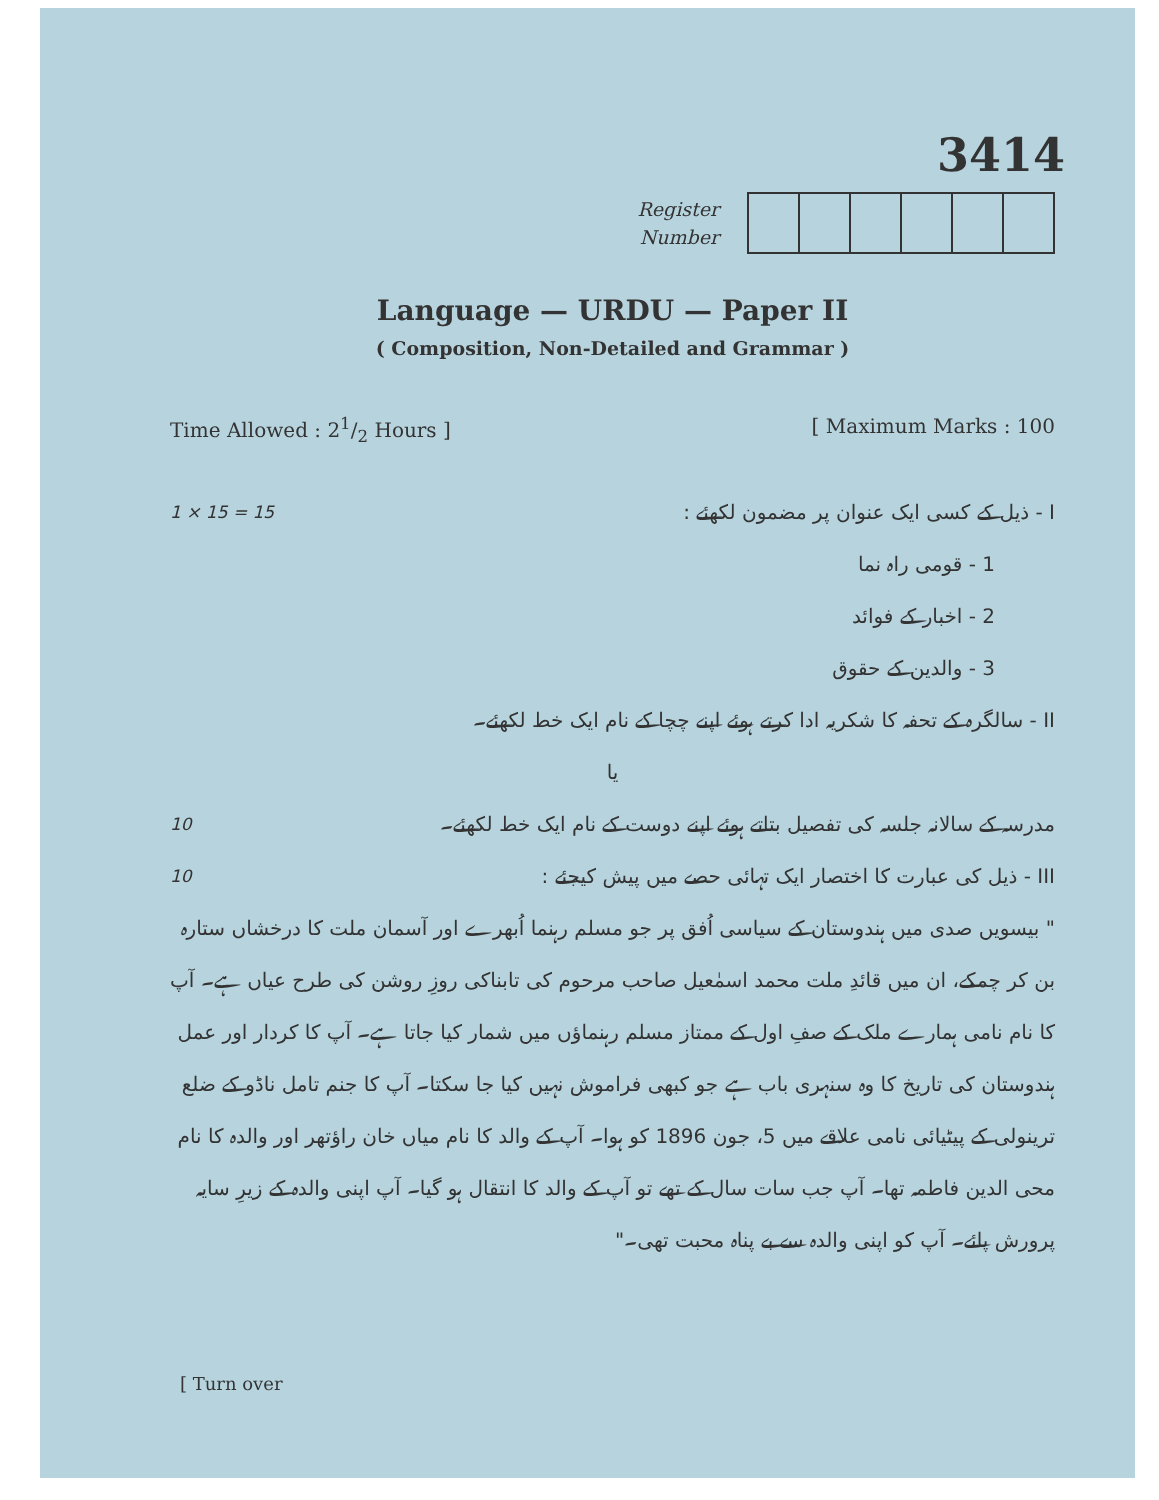3414
Register
Number
Language — URDU — Paper II
( Composition, Non-Detailed and Grammar )
Time Allowed : 21/2 Hours ] [ Maximum Marks : 100
I - ذیل کے کسی ایک عنوان پر مضمون لکھئے : 1 × 15 = 15
1 - قومی راہ نما
2 - اخبار کے فوائد
3 - والدین کے حقوق
II - سالگرہ کے تحفہ کا شکریہ ادا کرتے ہوئے اپنے چچا کے نام ایک خط لکھئے۔
یا
مدرسہ کے سالانہ جلسہ کی تفصیل بتاتے ہوئے اپنے دوست کے نام ایک خط لکھئے۔ 10
III - ذیل کی عبارت کا اختصار ایک تہائی حصے میں پیش کیجئے : 10
" بیسویں صدی میں ہندوستان کے سیاسی اُفق پر جو مسلم رہنما اُبھرے اور آسمان ملت کا درخشاں ستارہ بن کر چمکے، ان میں قائدِ ملت محمد اسمٰعیل صاحب مرحوم کی تابناکی روزِ روشن کی طرح عیاں ہے۔ آپ کا نام نامی ہمارے ملک کے صفِ اول کے ممتاز مسلم رہنماؤں میں شمار کیا جاتا ہے۔ آپ کا کردار اور عمل ہندوستان کی تاریخ کا وہ سنہری باب ہے جو کبھی فراموش نہیں کیا جا سکتا۔ آپ کا جنم تامل ناڈو کے ضلع ترینولی کے پیٹیائی نامی علاقے میں 5، جون 1896 کو ہوا۔ آپ کے والد کا نام میاں خان راؤتھر اور والدہ کا نام محی الدین فاطمہ تھا۔ آپ جب سات سال کے تھے تو آپ کے والد کا انتقال ہو گیا۔ آپ اپنی والدہ کے زیرِ سایہ پرورش پائے۔ آپ کو اپنی والدہ سے بے پناہ محبت تھی۔"
[ Turn over